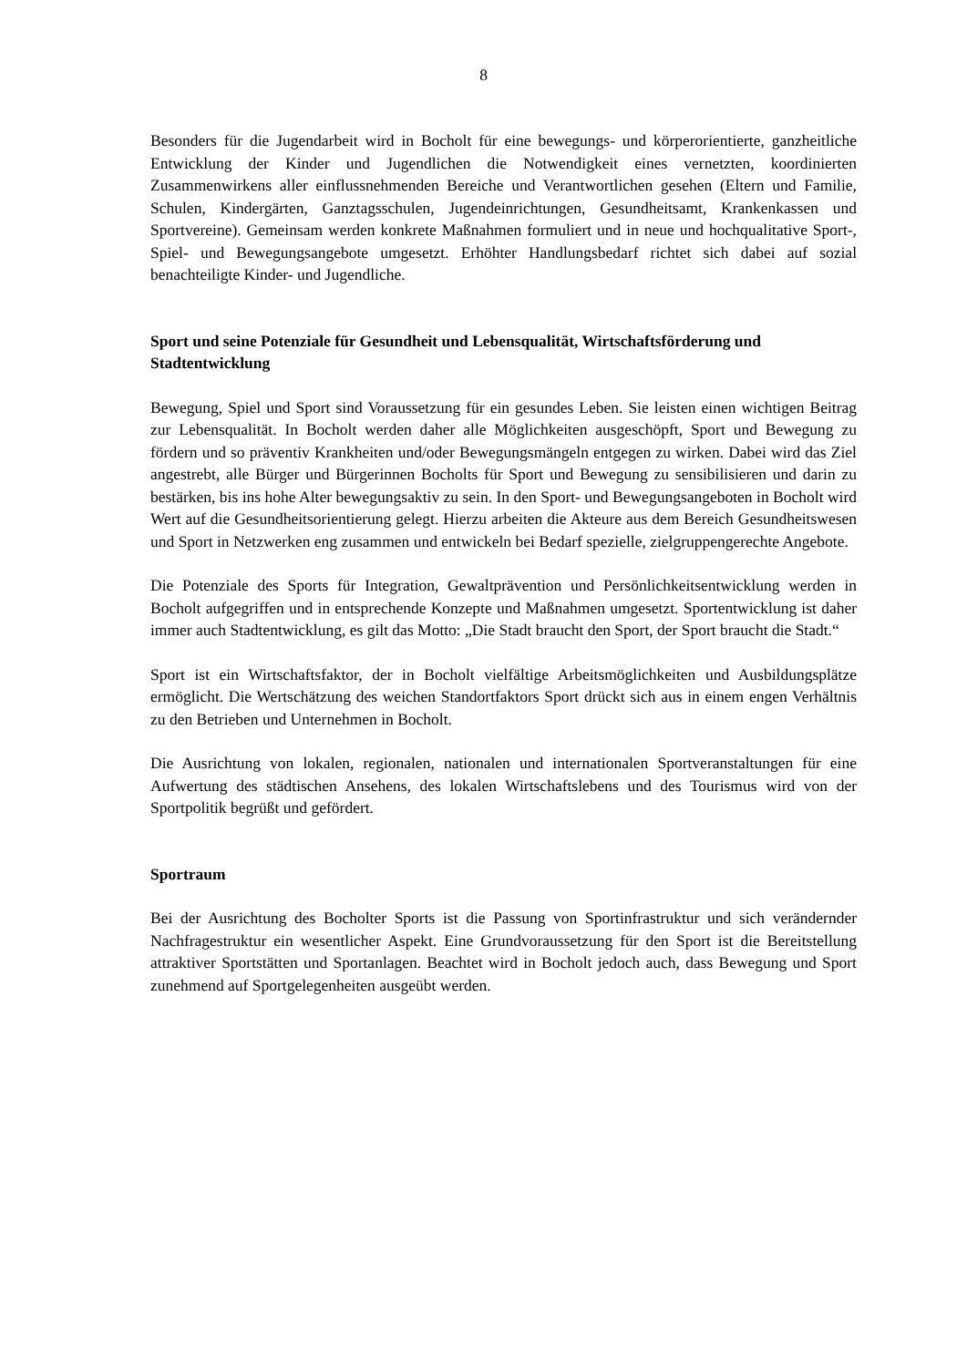8
Besonders für die Jugendarbeit wird in Bocholt für eine bewegungs- und körperorientierte, ganzheitliche Entwicklung der Kinder und Jugendlichen die Notwendigkeit eines vernetzten, koordinierten Zusammenwirkens aller einflussnehmenden Bereiche und Verantwortlichen gesehen (Eltern und Familie, Schulen, Kindergärten, Ganztagsschulen, Jugendeinrichtungen, Gesundheitsamt, Krankenkassen und Sportvereine). Gemeinsam werden konkrete Maßnahmen formuliert und in neue und hochqualitative Sport-, Spiel- und Bewegungsangebote umgesetzt. Erhöhter Handlungsbedarf richtet sich dabei auf sozial benachteiligte Kinder- und Jugendliche.
Sport und seine Potenziale für Gesundheit und Lebensqualität, Wirtschaftsförderung und Stadtentwicklung
Bewegung, Spiel und Sport sind Voraussetzung für ein gesundes Leben. Sie leisten einen wichtigen Beitrag zur Lebensqualität. In Bocholt werden daher alle Möglichkeiten ausgeschöpft, Sport und Bewegung zu fördern und so präventiv Krankheiten und/oder Bewegungsmängeln entgegen zu wirken. Dabei wird das Ziel angestrebt, alle Bürger und Bürgerinnen Bocholts für Sport und Bewegung zu sensibilisieren und darin zu bestärken, bis ins hohe Alter bewegungsaktiv zu sein. In den Sport- und Bewegungsangeboten in Bocholt wird Wert auf die Gesundheitsorientierung gelegt. Hierzu arbeiten die Akteure aus dem Bereich Gesundheitswesen und Sport in Netzwerken eng zusammen und entwickeln bei Bedarf spezielle, zielgruppengerechte Angebote.
Die Potenziale des Sports für Integration, Gewaltprävention und Persönlichkeitsentwicklung werden in Bocholt aufgegriffen und in entsprechende Konzepte und Maßnahmen umgesetzt. Sportentwicklung ist daher immer auch Stadtentwicklung, es gilt das Motto: „Die Stadt braucht den Sport, der Sport braucht die Stadt.“
Sport ist ein Wirtschaftsfaktor, der in Bocholt vielfältige Arbeitsmöglichkeiten und Ausbildungsplätze ermöglicht. Die Wertschätzung des weichen Standortfaktors Sport drückt sich aus in einem engen Verhältnis zu den Betrieben und Unternehmen in Bocholt.
Die Ausrichtung von lokalen, regionalen, nationalen und internationalen Sportveranstaltungen für eine Aufwertung des städtischen Ansehens, des lokalen Wirtschaftslebens und des Tourismus wird von der Sportpolitik begrüßt und gefördert.
Sportraum
Bei der Ausrichtung des Bocholter Sports ist die Passung von Sportinfrastruktur und sich verändernder Nachfragestruktur ein wesentlicher Aspekt. Eine Grundvoraussetzung für den Sport ist die Bereitstellung attraktiver Sportstätten und Sportanlagen. Beachtet wird in Bocholt jedoch auch, dass Bewegung und Sport zunehmend auf Sportgelegenheiten ausgeübt werden.